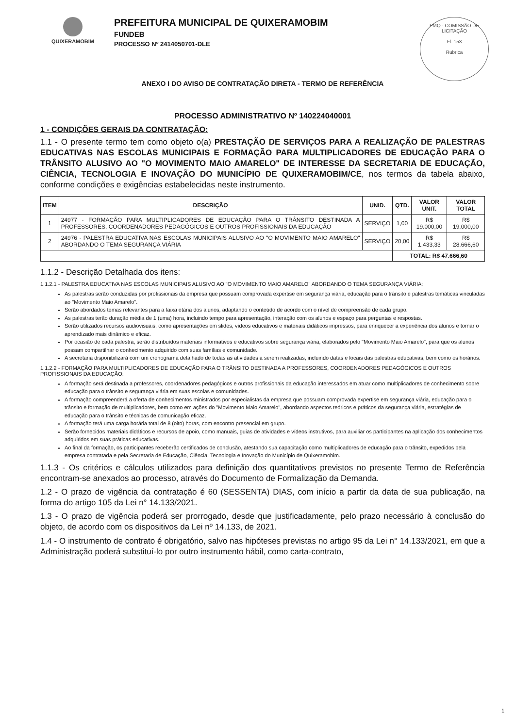QUIXERAMOBIM
PREFEITURA MUNICIPAL DE QUIXERAMOBIM
FUNDEB
PROCESSO Nº 2414050701-DLE
PMQ - COMISSÃO DE LICITAÇÃO
Fl. 153
Rubrica
ANEXO I DO AVISO DE CONTRATAÇÃO DIRETA - TERMO DE REFERÊNCIA
PROCESSO ADMINISTRATIVO Nº 140224040001
1 - CONDIÇÕES GERAIS DA CONTRATAÇÃO:
1.1 - O presente termo tem como objeto o(a) PRESTAÇÃO DE SERVIÇOS PARA A REALIZAÇÃO DE PALESTRAS EDUCATIVAS NAS ESCOLAS MUNICIPAIS E FORMAÇÃO PARA MULTIPLICADORES DE EDUCAÇÃO PARA O TRÂNSITO ALUSIVO AO "O MOVIMENTO MAIO AMARELO" DE INTERESSE DA SECRETARIA DE EDUCAÇÃO, CIÊNCIA, TECNOLOGIA E INOVAÇÃO DO MUNICÍPIO DE QUIXERAMOBIM/CE, nos termos da tabela abaixo, conforme condições e exigências estabelecidas neste instrumento.
| ITEM | DESCRIÇÃO | UNID. | QTD. | VALOR UNIT. | VALOR TOTAL |
| --- | --- | --- | --- | --- | --- |
| 1 | 24977 - FORMAÇÃO PARA MULTIPLICADORES DE EDUCAÇÃO PARA O TRÂNSITO DESTINADA A PROFESSORES, COORDENADORES PEDAGÓGICOS E OUTROS PROFISSIONAIS DA EDUCAÇÃO | SERVIÇO | 1,00 | R$ 19.000,00 | R$ 19.000,00 |
| 2 | 24976 - PALESTRA EDUCATIVA NAS ESCOLAS MUNICIPAIS ALUSIVO AO "O MOVIMENTO MAIO AMARELO" ABORDANDO O TEMA SEGURANÇA VIÁRIA | SERVIÇO | 20,00 | R$ 1.433,33 | R$ 28.666,60 |
| | | | TOTAL: R$ 47.666,60 | | |
1.1.2 - Descrição Detalhada dos itens:
1.1.2.1 - PALESTRA EDUCATIVA NAS ESCOLAS MUNICIPAIS ALUSIVO AO "O MOVIMENTO MAIO AMARELO" ABORDANDO O TEMA SEGURANÇA VIÁRIA:
As palestras serão conduzidas por profissionais da empresa que possuam comprovada expertise em segurança viária, educação para o trânsito e palestras temáticas vinculadas ao "Movimento Maio Amarelo".
Serão abordados temas relevantes para a faixa etária dos alunos, adaptando o conteúdo de acordo com o nível de compreensão de cada grupo.
As palestras terão duração média de 1 (uma) hora, incluindo tempo para apresentação, interação com os alunos e espaço para perguntas e respostas.
Serão utilizados recursos audiovisuais, como apresentações em slides, vídeos educativos e materiais didáticos impressos, para enriquecer a experiência dos alunos e tornar o aprendizado mais dinâmico e eficaz.
Por ocasião de cada palestra, serão distribuídos materiais informativos e educativos sobre segurança viária, elaborados pelo "Movimento Maio Amarelo", para que os alunos possam compartilhar o conhecimento adquirido com suas famílias e comunidade.
A secretaria disponibilizará com um cronograma detalhado de todas as atividades a serem realizadas, incluindo datas e locais das palestras educativas, bem como os horários.
1.1.2.2 - FORMAÇÃO PARA MULTIPLICADORES DE EDUCAÇÃO PARA O TRÂNSITO DESTINADA A PROFESSORES, COORDENADORES PEDAGÓGICOS E OUTROS PROFISSIONAIS DA EDUCAÇÃO:
A formação será destinada a professores, coordenadores pedagógicos e outros profissionais da educação interessados em atuar como multiplicadores de conhecimento sobre educação para o trânsito e segurança viária em suas escolas e comunidades.
A formação compreenderá a oferta de conhecimentos ministrados por especialistas da empresa que possuam comprovada expertise em segurança viária, educação para o trânsito e formação de multiplicadores, bem como em ações do "Movimento Maio Amarelo", abordando aspectos teóricos e práticos da segurança viária, estratégias de educação para o trânsito e técnicas de comunicação eficaz.
A formação terá uma carga horária total de 8 (oito) horas, com encontro presencial em grupo.
Serão fornecidos materiais didáticos e recursos de apoio, como manuais, guias de atividades e vídeos instrutivos, para auxiliar os participantes na aplicação dos conhecimentos adquiridos em suas práticas educativas.
Ao final da formação, os participantes receberão certificados de conclusão, atestando sua capacitação como multiplicadores de educação para o trânsito, expedidos pela empresa contratada e pela Secretaria de Educação, Ciência, Tecnologia e Inovação do Município de Quixeramobim.
1.1.3 - Os critérios e cálculos utilizados para definição dos quantitativos previstos no presente Termo de Referência encontram-se anexados ao processo, através do Documento de Formalização da Demanda.
1.2 - O prazo de vigência da contratação é 60 (SESSENTA) DIAS, com início a partir da data de sua publicação, na forma do artigo 105 da Lei n° 14.133/2021.
1.3 - O prazo de vigência poderá ser prorrogado, desde que justificadamente, pelo prazo necessário à conclusão do objeto, de acordo com os dispositivos da Lei nº 14.133, de 2021.
1.4 - O instrumento de contrato é obrigatório, salvo nas hipóteses previstas no artigo 95 da Lei n° 14.133/2021, em que a Administração poderá substituí-lo por outro instrumento hábil, como carta-contrato,
1